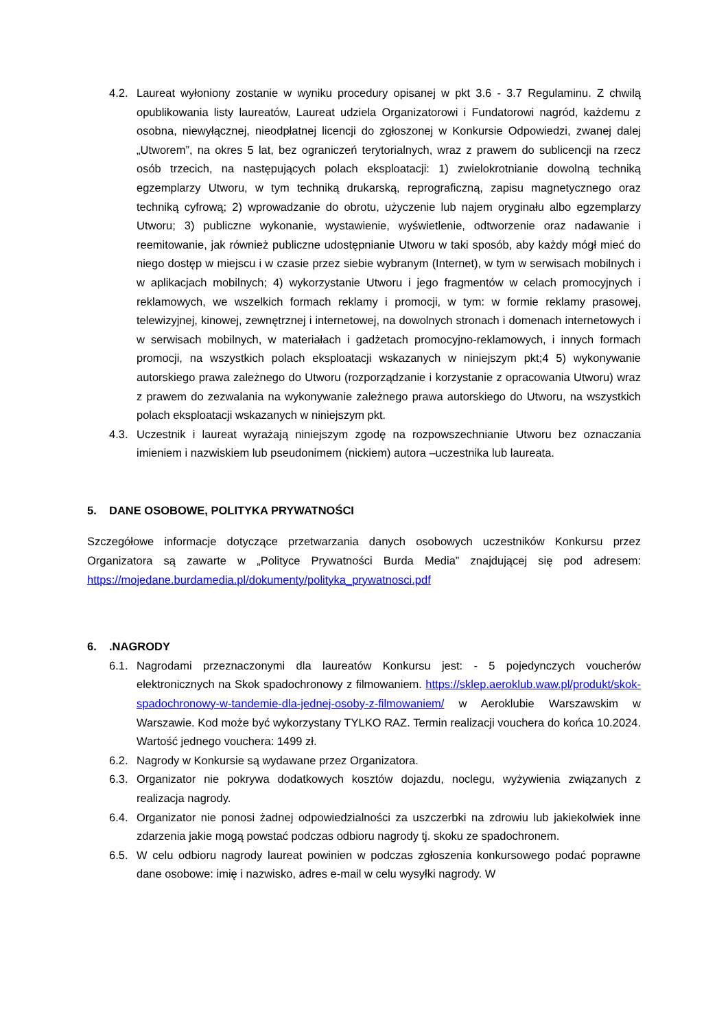4.2. Laureat wyłoniony zostanie w wyniku procedury opisanej w pkt 3.6 - 3.7 Regulaminu. Z chwilą opublikowania listy laureatów, Laureat udziela Organizatorowi i Fundatorowi nagród, każdemu z osobna, niewyłącznej, nieodpłatnej licencji do zgłoszonej w Konkursie Odpowiedzi, zwanej dalej „Utworem”, na okres 5 lat, bez ograniczeń terytorialnych, wraz z prawem do sublicencji na rzecz osób trzecich, na następujących polach eksploatacji: 1) zwielokrotnianie dowolną techniką egzemplarzy Utworu, w tym techniką drukarską, reprograficzną, zapisu magnetycznego oraz techniką cyfrową; 2) wprowadzanie do obrotu, użyczenie lub najem oryginału albo egzemplarzy Utworu; 3) publiczne wykonanie, wystawienie, wyświetlenie, odtworzenie oraz nadawanie i reemitowanie, jak również publiczne udostępnianie Utworu w taki sposób, aby każdy mógł mieć do niego dostęp w miejscu i w czasie przez siebie wybranym (Internet), w tym w serwisach mobilnych i w aplikacjach mobilnych; 4) wykorzystanie Utworu i jego fragmentów w celach promocyjnych i reklamowych, we wszelkich formach reklamy i promocji, w tym: w formie reklamy prasowej, telewizyjnej, kinowej, zewnętrznej i internetowej, na dowolnych stronach i domenach internetowych i w serwisach mobilnych, w materiałach i gadżetach promocyjno-reklamowych, i innych formach promocji, na wszystkich polach eksploatacji wskazanych w niniejszym pkt;4 5) wykonywanie autorskiego prawa zależnego do Utworu (rozporządzanie i korzystanie z opracowania Utworu) wraz z prawem do zezwalania na wykonywanie zależnego prawa autorskiego do Utworu, na wszystkich polach eksploatacji wskazanych w niniejszym pkt.
4.3. Uczestnik i laureat wyrażają niniejszym zgodę na rozpowszechnianie Utworu bez oznaczania imieniem i nazwiskiem lub pseudonimem (nickiem) autora –uczestnika lub laureata.
5. DANE OSOBOWE, POLITYKA PRYWATNOŚCI
Szczegółowe informacje dotyczące przetwarzania danych osobowych uczestników Konkursu przez Organizatora są zawarte w „Polityce Prywatności Burda Media” znajdującej się pod adresem: https://mojedane.burdamedia.pl/dokumenty/polityka_prywatnosci.pdf
6..NAGRODY
6.1. Nagrodami przeznaczonymi dla laureatów Konkursu jest: - 5 pojedynczych voucherów elektronicznych na Skok spadochronowy z filmowaniem. https://sklep.aeroklub.waw.pl/produkt/skok-spadochronowy-w-tandemie-dla-jednej-osoby-z-filmowaniem/ w Aeroklubie Warszawskim w Warszawie. Kod może być wykorzystany TYLKO RAZ. Termin realizacji vouchera do końca 10.2024. Wartość jednego vouchera: 1499 zł.
6.2. Nagrody w Konkursie są wydawane przez Organizatora.
6.3. Organizator nie pokrywa dodatkowych kosztów dojazdu, noclegu, wyżywienia związanych z realizacja nagrody.
6.4. Organizator nie ponosi żadnej odpowiedzialności za uszczerbki na zdrowiu lub jakiekolwiek inne zdarzenia jakie mogą powstać podczas odbioru nagrody tj. skoku ze spadochronem.
6.5. W celu odbioru nagrody laureat powinien w podczas zgłoszenia konkursowego podać poprawne dane osobowe: imię i nazwisko, adres e-mail w celu wysyłki nagrody. W